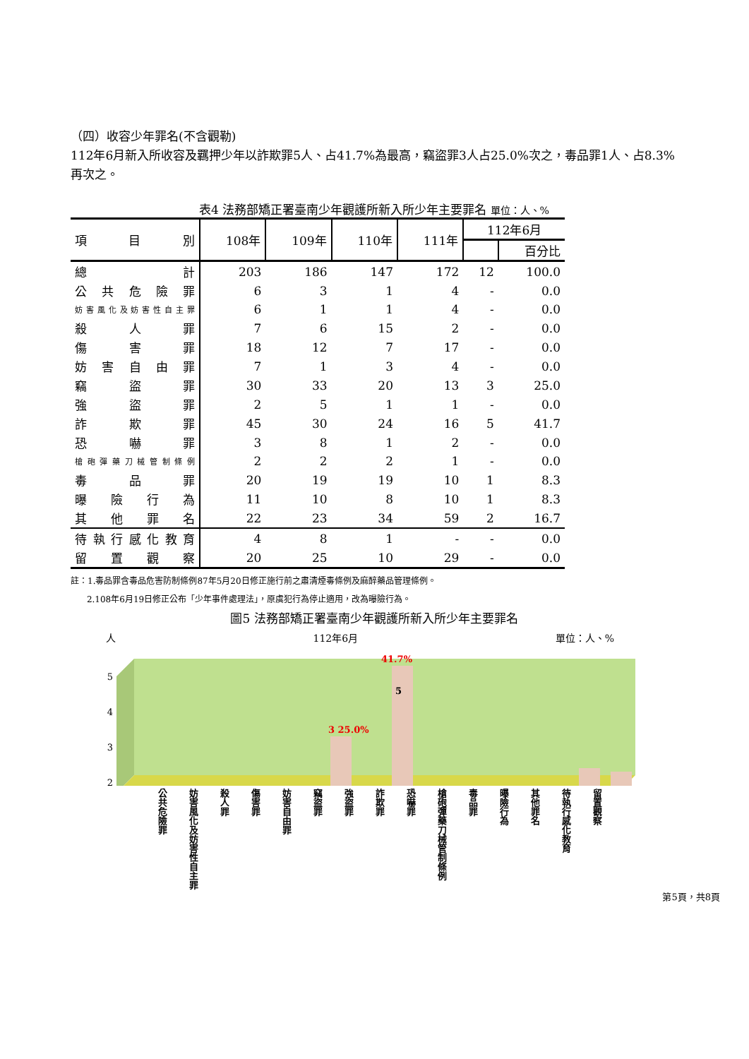（四）收容少年罪名(不含觀勒)
112年6月新入所收容及羈押少年以詐欺罪5人、占41.7%為最高，竊盜罪3人占25.0%次之，毒品罪1人、占8.3%再次之。
表4 法務部矯正署臺南少年觀護所新入所少年主要罪名 單位：人、%
| 項 目 別 | 108年 | 109年 | 110年 | 111年 | 112年6月 | |
| --- | --- | --- | --- | --- | --- | --- |
| | | | | | | 百分比 |
| 總計 | 203 | 186 | 147 | 172 | 12 | 100.0 |
| 公共危險罪 | 6 | 3 | 1 | 4 | - | 0.0 |
| 妨害風化及妨害性自主罪 | 6 | 1 | 1 | 4 | - | 0.0 |
| 殺人罪 | 7 | 6 | 15 | 2 | - | 0.0 |
| 傷害罪 | 18 | 12 | 7 | 17 | - | 0.0 |
| 妨害自由罪 | 7 | 1 | 3 | 4 | - | 0.0 |
| 竊盜罪 | 30 | 33 | 20 | 13 | 3 | 25.0 |
| 強盜罪 | 2 | 5 | 1 | 1 | - | 0.0 |
| 詐欺罪 | 45 | 30 | 24 | 16 | 5 | 41.7 |
| 恐嚇罪 | 3 | 8 | 1 | 2 | - | 0.0 |
| 槍砲彈藥刀械管制條例 | 2 | 2 | 2 | 1 | - | 0.0 |
| 毒品罪 | 20 | 19 | 19 | 10 | 1 | 8.3 |
| 曝險行為 | 11 | 10 | 8 | 10 | 1 | 8.3 |
| 其他罪名 | 22 | 23 | 34 | 59 | 2 | 16.7 |
| 待執行感化教育 | 4 | 8 | 1 | - | - | 0.0 |
| 留置觀察 | 20 | 25 | 10 | 29 | - | 0.0 |
註：1.毒品罪含毒品危害防制條例87年5月20日修正施行前之肅清煙毒條例及麻醉藥品管理條例。
2.108年6月19日修正公布「少年事件處理法」，原虞犯行為停止適用，改為曝險行為。
圖5 法務部矯正署臺南少年觀護所新入所少年主要罪名
人 112年6月 單位：人、%
5
4
3
2
3 25.0%
41.7%
5
公共危險罪
妨害風化及妨害性自主罪
殺人罪
傷害罪
妨害自由罪
竊盜罪
強盜罪
詐欺罪
恐嚇罪
槍砲彈藥刀械管制條例
毒品罪
曝險行為
其他罪名
待執行感化教育
留置觀察
第5頁，共8頁